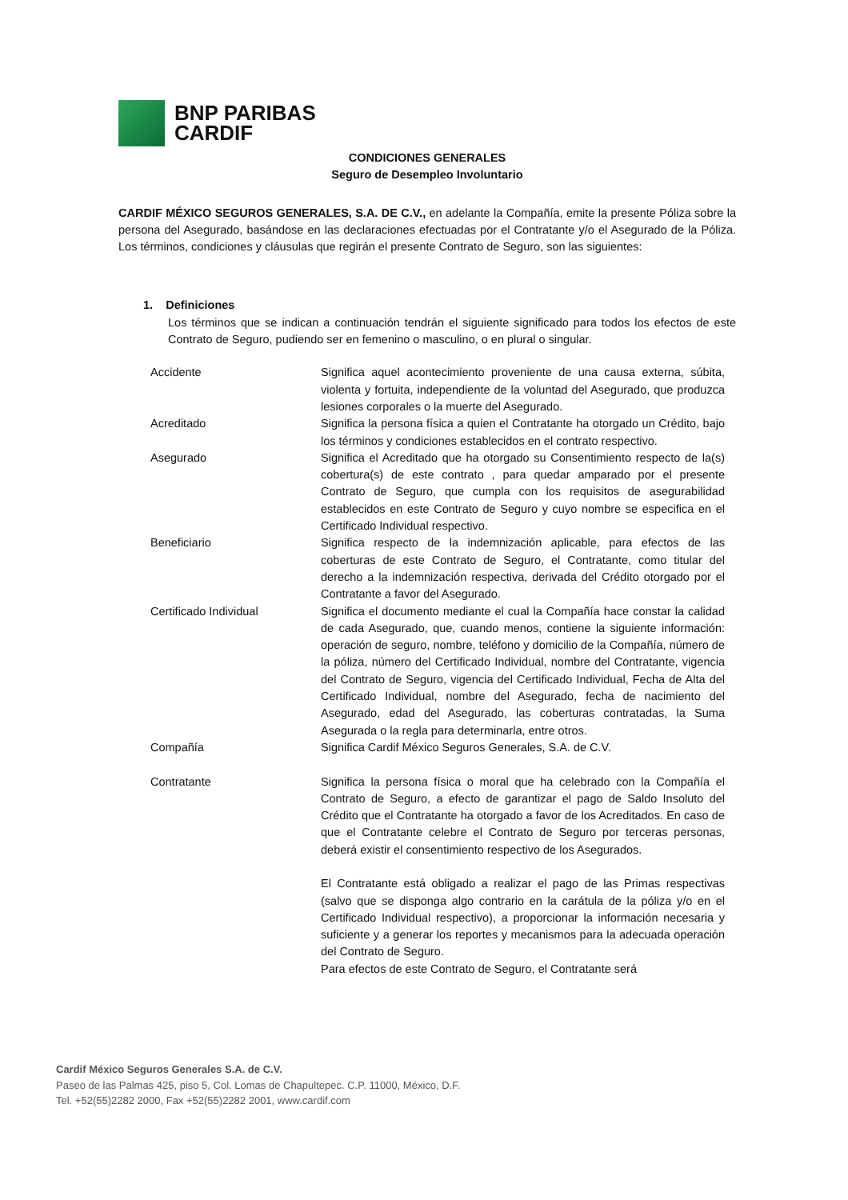BNP PARIBAS
CARDIF
CONDICIONES GENERALES
Seguro de Desempleo Involuntario
CARDIF MÉXICO SEGUROS GENERALES, S.A. DE C.V., en adelante la Compañía, emite la presente Póliza sobre la persona del Asegurado, basándose en las declaraciones efectuadas por el Contratante y/o el Asegurado de la Póliza. Los términos, condiciones y cláusulas que regirán el presente Contrato de Seguro, son las siguientes:
1. Definiciones
Los términos que se indican a continuación tendrán el siguiente significado para todos los efectos de este Contrato de Seguro, pudiendo ser en femenino o masculino, o en plural o singular.
| Accidente | Significa aquel acontecimiento proveniente de una causa externa, súbita, violenta y fortuita, independiente de la voluntad del Asegurado, que produzca lesiones corporales o la muerte del Asegurado. |
| Acreditado | Significa la persona física a quien el Contratante ha otorgado un Crédito, bajo los términos y condiciones establecidos en el contrato respectivo. |
| Asegurado | Significa el Acreditado que ha otorgado su Consentimiento respecto de la(s) cobertura(s) de este contrato , para quedar amparado por el presente Contrato de Seguro, que cumpla con los requisitos de asegurabilidad establecidos en este Contrato de Seguro y cuyo nombre se especifica en el Certificado Individual respectivo. |
| Beneficiario | Significa respecto de la indemnización aplicable, para efectos de las coberturas de este Contrato de Seguro, el Contratante, como titular del derecho a la indemnización respectiva, derivada del Crédito otorgado por el Contratante a favor del Asegurado. |
| Certificado Individual | Significa el documento mediante el cual la Compañía hace constar la calidad de cada Asegurado, que, cuando menos, contiene la siguiente información: operación de seguro, nombre, teléfono y domicilio de la Compañía, número de la póliza, número del Certificado Individual, nombre del Contratante, vigencia del Contrato de Seguro, vigencia del Certificado Individual, Fecha de Alta del Certificado Individual, nombre del Asegurado, fecha de nacimiento del Asegurado, edad del Asegurado, las coberturas contratadas, la Suma Asegurada o la regla para determinarla, entre otros. |
| Compañía | Significa Cardif México Seguros Generales, S.A. de C.V. |
| Contratante | Significa la persona física o moral que ha celebrado con la Compañía el Contrato de Seguro, a efecto de garantizar el pago de Saldo Insoluto del Crédito que el Contratante ha otorgado a favor de los Acreditados. En caso de que el Contratante celebre el Contrato de Seguro por terceras personas, deberá existir el consentimiento respectivo de los Asegurados. El Contratante está obligado a realizar el pago de las Primas respectivas (salvo que se disponga algo contrario en la carátula de la póliza y/o en el Certificado Individual respectivo), a proporcionar la información necesaria y suficiente y a generar los reportes y mecanismos para la adecuada operación del Contrato de Seguro. Para efectos de este Contrato de Seguro, el Contratante será |
Cardif México Seguros Generales S.A. de C.V.
Paseo de las Palmas 425, piso 5, Col. Lomas de Chapultepec. C.P. 11000, México, D.F.
Tel. +52(55)2282 2000, Fax +52(55)2282 2001, www.cardif.com